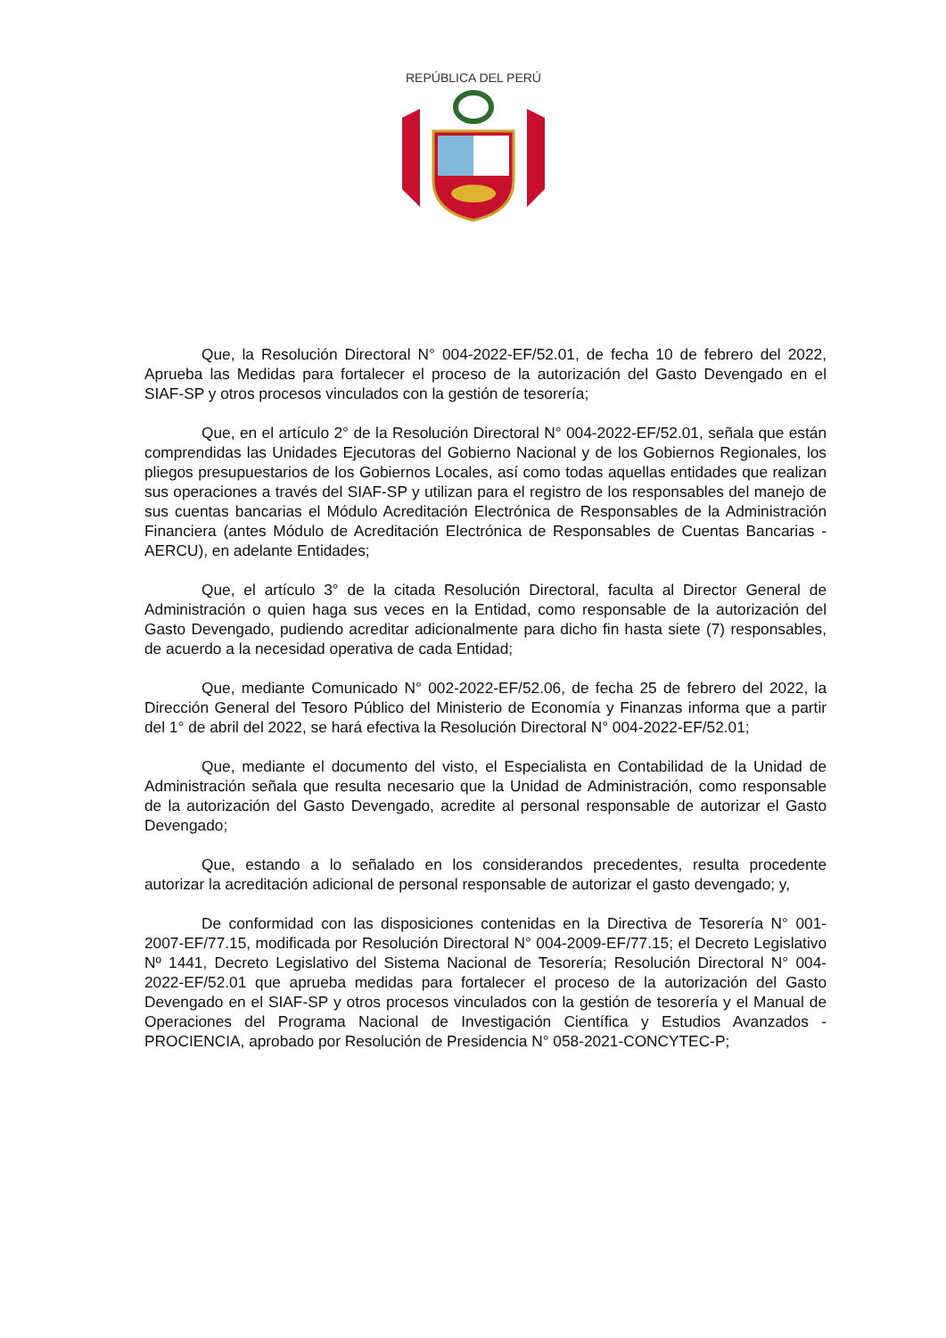REPÚBLICA DEL PERÚ
Que, la Resolución Directoral N° 004-2022-EF/52.01, de fecha 10 de febrero del 2022, Aprueba las Medidas para fortalecer el proceso de la autorización del Gasto Devengado en el SIAF-SP y otros procesos vinculados con la gestión de tesorería;
Que, en el artículo 2° de la Resolución Directoral N° 004-2022-EF/52.01, señala que están comprendidas las Unidades Ejecutoras del Gobierno Nacional y de los Gobiernos Regionales, los pliegos presupuestarios de los Gobiernos Locales, así como todas aquellas entidades que realizan sus operaciones a través del SIAF-SP y utilizan para el registro de los responsables del manejo de sus cuentas bancarias el Módulo Acreditación Electrónica de Responsables de la Administración Financiera (antes Módulo de Acreditación Electrónica de Responsables de Cuentas Bancarias - AERCU), en adelante Entidades;
Que, el artículo 3° de la citada Resolución Directoral, faculta al Director General de Administración o quien haga sus veces en la Entidad, como responsable de la autorización del Gasto Devengado, pudiendo acreditar adicionalmente para dicho fin hasta siete (7) responsables, de acuerdo a la necesidad operativa de cada Entidad;
Que, mediante Comunicado N° 002-2022-EF/52.06, de fecha 25 de febrero del 2022, la Dirección General del Tesoro Público del Ministerio de Economía y Finanzas informa que a partir del 1° de abril del 2022, se hará efectiva la Resolución Directoral N° 004-2022-EF/52.01;
Que, mediante el documento del visto, el Especialista en Contabilidad de la Unidad de Administración señala que resulta necesario que la Unidad de Administración, como responsable de la autorización del Gasto Devengado, acredite al personal responsable de autorizar el Gasto Devengado;
Que, estando a lo señalado en los considerandos precedentes, resulta procedente autorizar la acreditación adicional de personal responsable de autorizar el gasto devengado; y,
De conformidad con las disposiciones contenidas en la Directiva de Tesorería N° 001-2007-EF/77.15, modificada por Resolución Directoral N° 004-2009-EF/77.15; el Decreto Legislativo Nº 1441, Decreto Legislativo del Sistema Nacional de Tesorería; Resolución Directoral N° 004-2022-EF/52.01 que aprueba medidas para fortalecer el proceso de la autorización del Gasto Devengado en el SIAF-SP y otros procesos vinculados con la gestión de tesorería y el Manual de Operaciones del Programa Nacional de Investigación Científica y Estudios Avanzados - PROCIENCIA, aprobado por Resolución de Presidencia N° 058-2021-CONCYTEC-P;